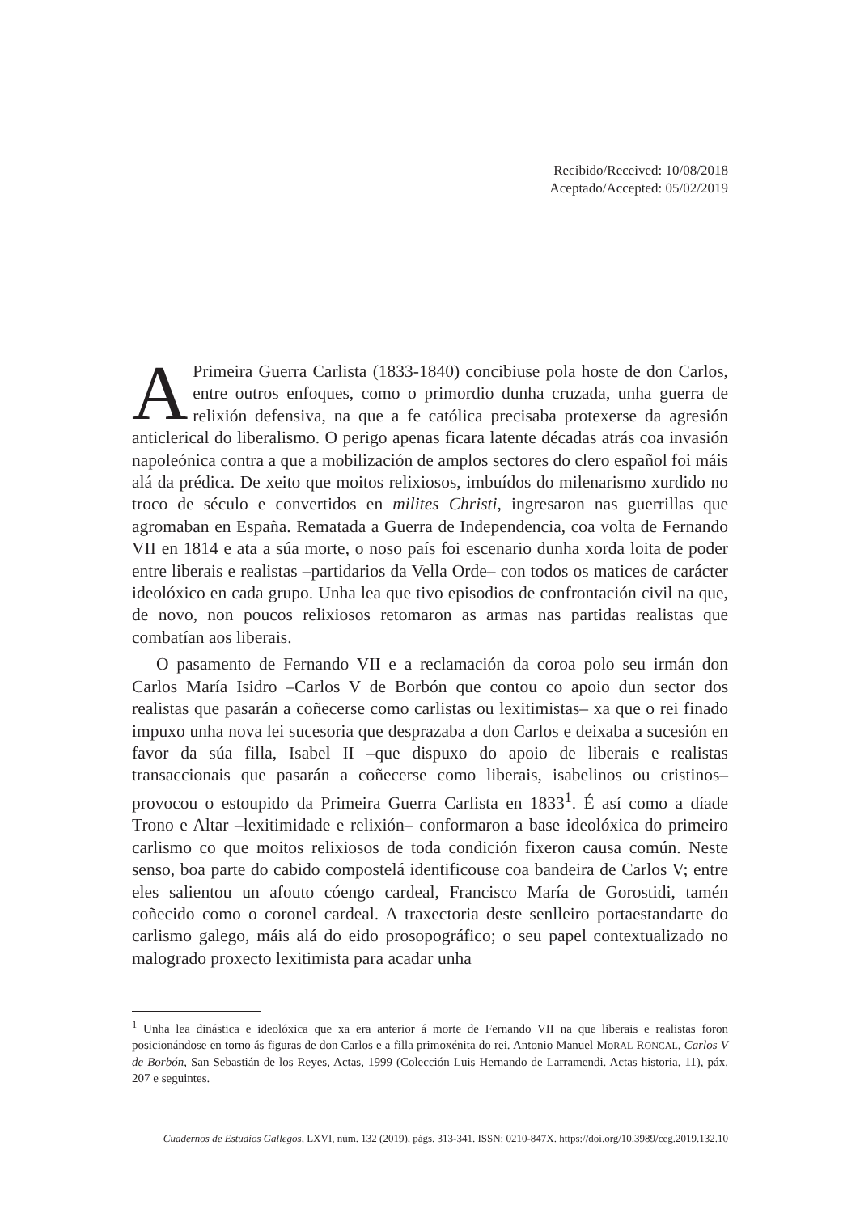Recibido/Received: 10/08/2018
Aceptado/Accepted: 05/02/2019
APrimeira Guerra Carlista (1833-1840) concibiuse pola hoste de don Carlos, entre outros enfoques, como o primordio dunha cruzada, unha guerra de relixión defensiva, na que a fe católica precisaba protexerse da agresión anticlerical do liberalismo. O perigo apenas ficara latente décadas atrás coa invasión napoleónica contra a que a mobilización de amplos sectores do clero español foi máis alá da prédica. De xeito que moitos relixiosos, imbuídos do milenarismo xurdido no troco de século e convertidos en milites Christi, ingresaron nas guerrillas que agromaban en España. Rematada a Guerra de Independencia, coa volta de Fernando VII en 1814 e ata a súa morte, o noso país foi escenario dunha xorda loita de poder entre liberais e realistas –partidarios da Vella Orde– con todos os matices de carácter ideolóxico en cada grupo. Unha lea que tivo episodios de confrontación civil na que, de novo, non poucos relixiosos retomaron as armas nas partidas realistas que combatían aos liberais.
O pasamento de Fernando VII e a reclamación da coroa polo seu irmán don Carlos María Isidro –Carlos V de Borbón que contou co apoio dun sector dos realistas que pasarán a coñecerse como carlistas ou lexitimistas– xa que o rei finado impuxo unha nova lei sucesoria que desprazaba a don Carlos e deixaba a sucesión en favor da súa filla, Isabel II –que dispuxo do apoio de liberais e realistas transaccionais que pasarán a coñecerse como liberais, isabelinos ou cristinos– provocou o estoupido da Primeira Guerra Carlista en 1833<sup>1</sup>. É así como a díade Trono e Altar –lexitimidade e relixión– conformaron a base ideolóxica do primeiro carlismo co que moitos relixiosos de toda condición fixeron causa común. Neste senso, boa parte do cabido compostelá identificouse coa bandeira de Carlos V; entre eles salientou un afouto cóengo cardeal, Francisco María de Gorostidi, tamén coñecido como o coronel cardeal. A traxectoria deste senlleiro portaestandarte do carlismo galego, máis alá do eido prosopográfico; o seu papel contextualizado no malogrado proxecto lexitimista para acadar unha
<sup>1</sup> Unha lea dinástica e ideolóxica que xa era anterior á morte de Fernando VII na que liberais e realistas foron posicionándose en torno ás figuras de don Carlos e a filla primoxénita do rei. Antonio Manuel MoRAL RONCAL, Carlos V de Borbón, San Sebastián de los Reyes, Actas, 1999 (Colección Luis Hernando de Larramendi. Actas historia, 11), páx. 207 e seguintes.
Cuadernos de Estudios Gallegos, LXVI, núm. 132 (2019), págs. 313-341. ISSN: 0210-847X. https://doi.org/10.3989/ceg.2019.132.10